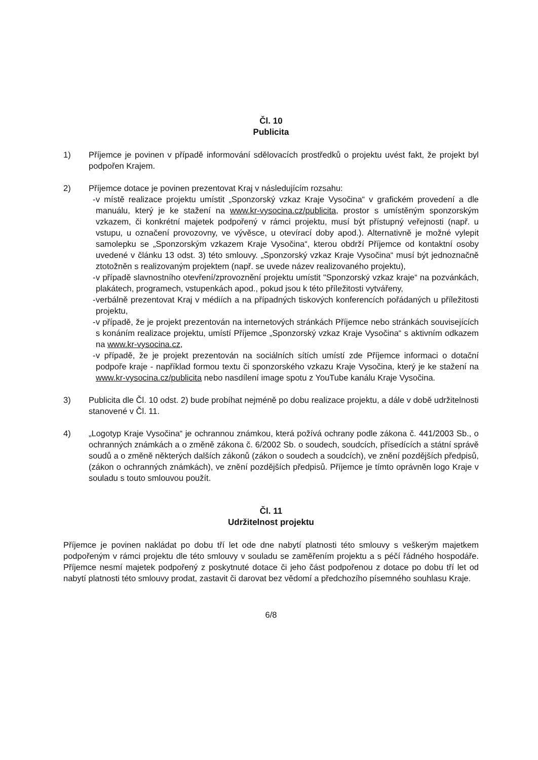Čl. 10
Publicita
1) Příjemce je povinen v případě informování sdělovacích prostředků o projektu uvést fakt, že projekt byl podpořen Krajem.
2) Příjemce dotace je povinen prezentovat Kraj v následujícím rozsahu:
- v místě realizace projektu umístit „Sponzorský vzkaz Kraje Vysočina“ v grafickém provedení a dle manuálu, který je ke stažení na www.kr-vysocina.cz/publicita, prostor s umístěným sponzorským vzkazem, či konkrétní majetek podpořený v rámci projektu, musí být přístupný veřejnosti (např. u vstupu, u označení provozovny, ve vývěsce, u otevírací doby apod.). Alternativně je možné vylepit samolepku se „Sponzorským vzkazem Kraje Vysočina“, kterou obdrží Příjemce od kontaktní osoby uvedené v článku 13 odst. 3) této smlouvy. „Sponzorský vzkaz Kraje Vysočina“ musí být jednoznačně ztotožněn s realizovaným projektem (např. se uvede název realizovaného projektu),
- v případě slavnostního otevření/zprovoznění projektu umístit "Sponzorský vzkaz kraje“ na pozvánkách, plakátech, programech, vstupenkách apod., pokud jsou k této příležitosti vytvářeny,
- verbálně prezentovat Kraj v médiích a na případných tiskových konferencích pořádaných u příležitosti projektu,
- v případě, že je projekt prezentován na internetových stránkách Příjemce nebo stránkách souvisejících s konáním realizace projektu, umístí Příjemce „Sponzorský vzkaz Kraje Vysočina“ s aktivním odkazem na www.kr-vysocina.cz,
- v případě, že je projekt prezentován na sociálních sítích umístí zde Příjemce informaci o dotační podpoře kraje - například formou textu či sponzorského vzkazu Kraje Vysočina, který je ke stažení na www.kr-vysocina.cz/publicita nebo nasdílení image spotu z YouTube kanálu Kraje Vysočina.
3) Publicita dle Čl. 10 odst. 2) bude probíhat nejméně po dobu realizace projektu, a dále v době udržitelnosti stanovené v Čl. 11.
4) „Logotyp Kraje Vysočina“ je ochrannou známkou, která požívá ochrany podle zákona č. 441/2003 Sb., o ochranných známkách a o změně zákona č. 6/2002 Sb. o soudech, soudcích, přísedících a státní správě soudů a o změně některých dalších zákonů (zákon o soudech a soudcích), ve znění pozdějších předpisů, (zákon o ochranných známkách), ve znění pozdějších předpisů. Příjemce je tímto oprávněn logo Kraje v souladu s touto smlouvou použít.
Čl. 11
Udržitelnost projektu
Příjemce je povinen nakládat po dobu tří let ode dne nabytí platnosti této smlouvy s veškerým majetkem podpořeným v rámci projektu dle této smlouvy v souladu se zaměřením projektu a s péčí řádného hospodáře. Příjemce nesmí majetek podpořený z poskytnuté dotace či jeho část podpořenou z dotace po dobu tří let od nabytí platnosti této smlouvy prodat, zastavit či darovat bez vědomí a předchozího písemného souhlasu Kraje.
6/8